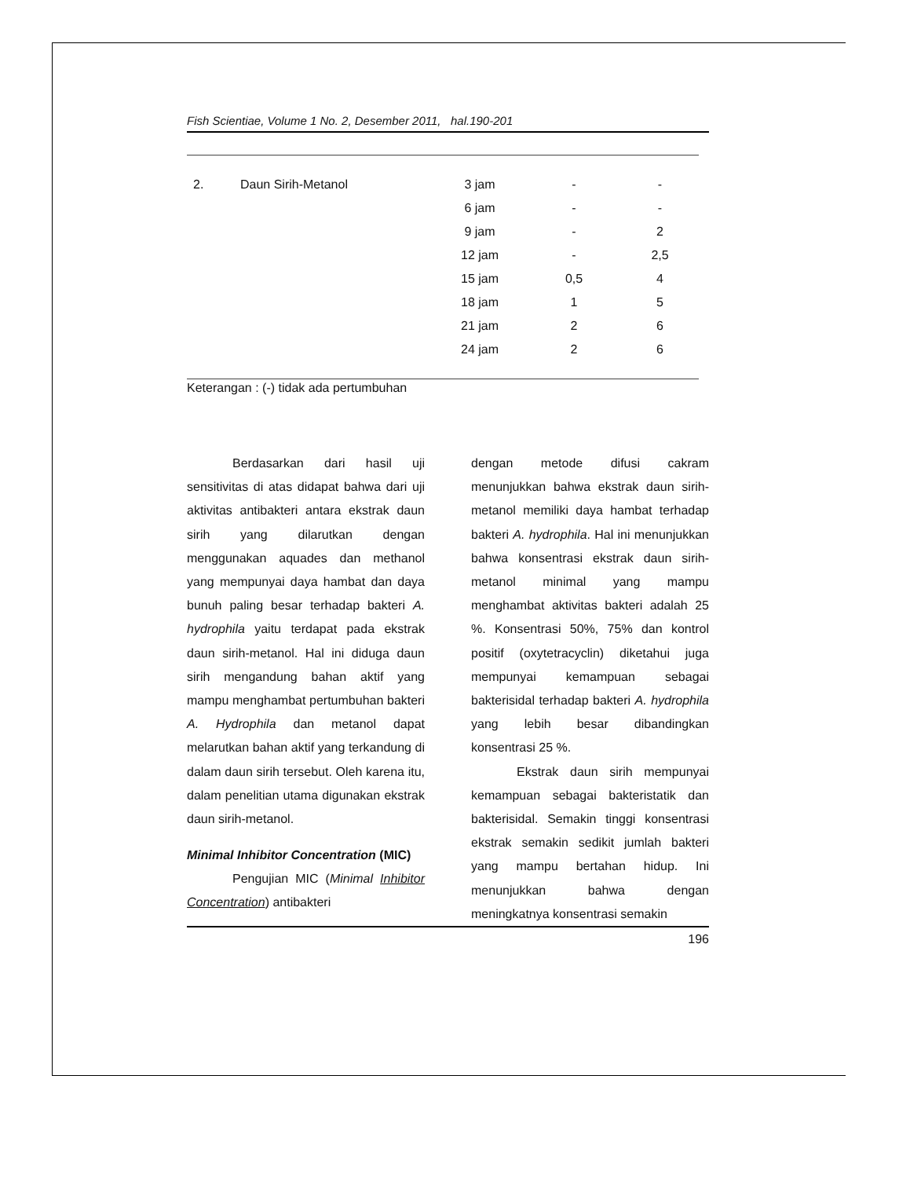Fish Scientiae, Volume 1 No. 2, Desember 2011, hal.190-201
| 2. | Daun Sirih-Metanol | 3 jam | - | - |
| | | 6 jam | - | - |
| | | 9 jam | - | 2 |
| | | 12 jam | - | 2,5 |
| | | 15 jam | 0,5 | 4 |
| | | 18 jam | 1 | 5 |
| | | 21 jam | 2 | 6 |
| | | 24 jam | 2 | 6 |
Keterangan : (-) tidak ada pertumbuhan
Berdasarkan dari hasil uji sensitivitas di atas didapat bahwa dari uji aktivitas antibakteri antara ekstrak daun sirih yang dilarutkan dengan menggunakan aquades dan methanol yang mempunyai daya hambat dan daya bunuh paling besar terhadap bakteri A. hydrophila yaitu terdapat pada ekstrak daun sirih-metanol. Hal ini diduga daun sirih mengandung bahan aktif yang mampu menghambat pertumbuhan bakteri A. Hydrophila dan metanol dapat melarutkan bahan aktif yang terkandung di dalam daun sirih tersebut. Oleh karena itu, dalam penelitian utama digunakan ekstrak daun sirih-metanol.
Minimal Inhibitor Concentration (MIC)
Pengujian MIC (Minimal Inhibitor Concentration) antibakteri
dengan metode difusi cakram menunjukkan bahwa ekstrak daun sirih-metanol memiliki daya hambat terhadap bakteri A. hydrophila. Hal ini menunjukkan bahwa konsentrasi ekstrak daun sirih-metanol minimal yang mampu menghambat aktivitas bakteri adalah 25 %. Konsentrasi 50%, 75% dan kontrol positif (oxytetracyclin) diketahui juga mempunyai kemampuan sebagai bakterisidal terhadap bakteri A. hydrophila yang lebih besar dibandingkan konsentrasi 25 %.
Ekstrak daun sirih mempunyai kemampuan sebagai bakteristatik dan bakterisidal. Semakin tinggi konsentrasi ekstrak semakin sedikit jumlah bakteri yang mampu bertahan hidup. Ini menunjukkan bahwa dengan meningkatnya konsentrasi semakin
196